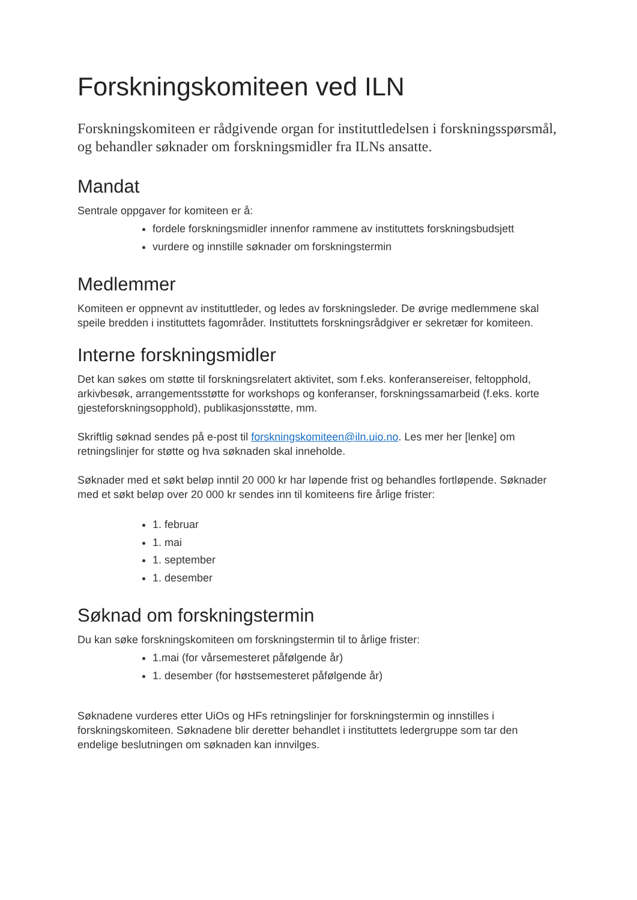Forskningskomiteen ved ILN
Forskningskomiteen er rådgivende organ for instituttledelsen i forskningsspørsmål, og behandler søknader om forskningsmidler fra ILNs ansatte.
Mandat
Sentrale oppgaver for komiteen er å:
fordele forskningsmidler innenfor rammene av instituttets forskningsbudsjett
vurdere og innstille søknader om forskningstermin
Medlemmer
Komiteen er oppnevnt av instituttleder, og ledes av forskningsleder. De øvrige medlemmene skal speile bredden i instituttets fagområder. Instituttets forskningsrådgiver er sekretær for komiteen.
Interne forskningsmidler
Det kan søkes om støtte til forskningsrelatert aktivitet, som f.eks. konferansereiser, feltopphold, arkivbesøk, arrangementsstøtte for workshops og konferanser, forskningssamarbeid (f.eks. korte gjesteforskningsopphold), publikasjonsstøtte, mm.
Skriftlig søknad sendes på e-post til forskningskomiteen@iln.uio.no. Les mer her [lenke] om retningslinjer for støtte og hva søknaden skal inneholde.
Søknader med et søkt beløp inntil 20 000 kr har løpende frist og behandles fortløpende. Søknader med et søkt beløp over 20 000 kr sendes inn til komiteens fire årlige frister:
1. februar
1. mai
1. september
1. desember
Søknad om forskningstermin
Du kan søke forskningskomiteen om forskningstermin til to årlige frister:
1.mai (for vårsemesteret påfølgende år)
1. desember (for høstsemesteret påfølgende år)
Søknadene vurderes etter UiOs og HFs retningslinjer for forskningstermin og innstilles i forskningskomiteen. Søknadene blir deretter behandlet i instituttets ledergruppe som tar den endelige beslutningen om søknaden kan innvilges.